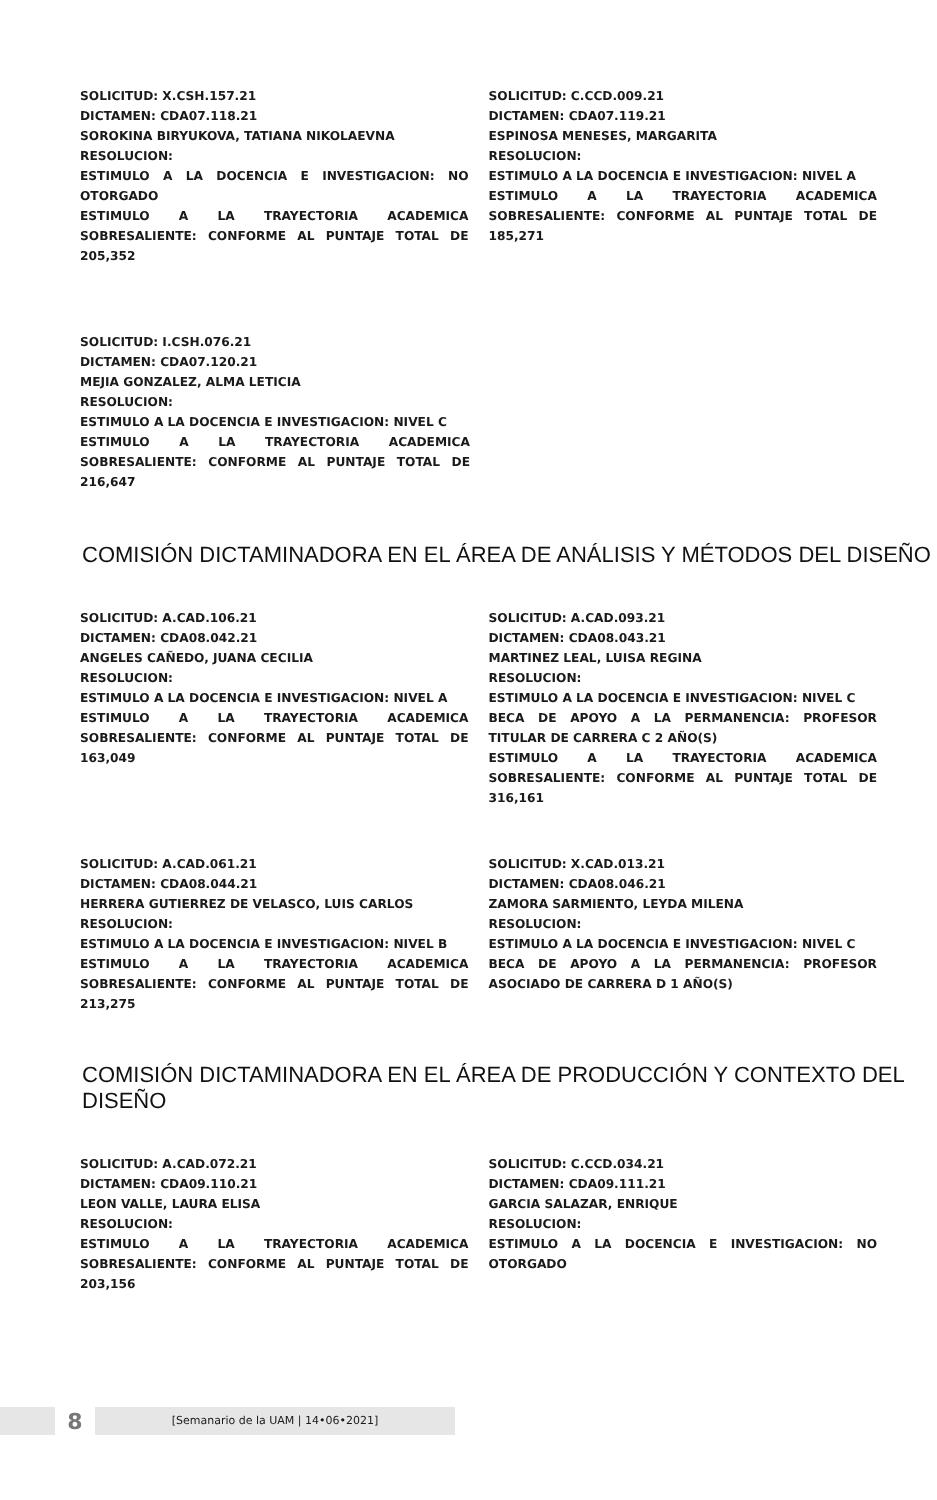SOLICITUD: X.CSH.157.21
DICTAMEN: CDA07.118.21
SOROKINA BIRYUKOVA, TATIANA NIKOLAEVNA
RESOLUCION:
ESTIMULO A LA DOCENCIA E INVESTIGACION: NO OTORGADO
ESTIMULO A LA TRAYECTORIA ACADEMICA SOBRESALIENTE: CONFORME AL PUNTAJE TOTAL DE 205,352
SOLICITUD: C.CCD.009.21
DICTAMEN: CDA07.119.21
ESPINOSA MENESES, MARGARITA
RESOLUCION:
ESTIMULO A LA DOCENCIA E INVESTIGACION: NIVEL A
ESTIMULO A LA TRAYECTORIA ACADEMICA SOBRESALIENTE: CONFORME AL PUNTAJE TOTAL DE 185,271
SOLICITUD: I.CSH.076.21
DICTAMEN: CDA07.120.21
MEJIA GONZALEZ, ALMA LETICIA
RESOLUCION:
ESTIMULO A LA DOCENCIA E INVESTIGACION: NIVEL C
ESTIMULO A LA TRAYECTORIA ACADEMICA SOBRESALIENTE: CONFORME AL PUNTAJE TOTAL DE 216,647
COMISIÓN DICTAMINADORA EN EL ÁREA DE ANÁLISIS Y MÉTODOS DEL DISEÑO
SOLICITUD: A.CAD.106.21
DICTAMEN: CDA08.042.21
ANGELES CAÑEDO, JUANA CECILIA
RESOLUCION:
ESTIMULO A LA DOCENCIA E INVESTIGACION: NIVEL A
ESTIMULO A LA TRAYECTORIA ACADEMICA SOBRESALIENTE: CONFORME AL PUNTAJE TOTAL DE 163,049
SOLICITUD: A.CAD.093.21
DICTAMEN: CDA08.043.21
MARTINEZ LEAL, LUISA REGINA
RESOLUCION:
ESTIMULO A LA DOCENCIA E INVESTIGACION: NIVEL C
BECA DE APOYO A LA PERMANENCIA: PROFESOR TITULAR DE CARRERA C 2 AÑO(S)
ESTIMULO A LA TRAYECTORIA ACADEMICA SOBRESALIENTE: CONFORME AL PUNTAJE TOTAL DE 316,161
SOLICITUD: A.CAD.061.21
DICTAMEN: CDA08.044.21
HERRERA GUTIERREZ DE VELASCO, LUIS CARLOS
RESOLUCION:
ESTIMULO A LA DOCENCIA E INVESTIGACION: NIVEL B
ESTIMULO A LA TRAYECTORIA ACADEMICA SOBRESALIENTE: CONFORME AL PUNTAJE TOTAL DE 213,275
SOLICITUD: X.CAD.013.21
DICTAMEN: CDA08.046.21
ZAMORA SARMIENTO, LEYDA MILENA
RESOLUCION:
ESTIMULO A LA DOCENCIA E INVESTIGACION: NIVEL C
BECA DE APOYO A LA PERMANENCIA: PROFESOR ASOCIADO DE CARRERA D 1 AÑO(S)
COMISIÓN DICTAMINADORA EN EL ÁREA DE PRODUCCIÓN Y CONTEXTO DEL DISEÑO
SOLICITUD: A.CAD.072.21
DICTAMEN: CDA09.110.21
LEON VALLE, LAURA ELISA
RESOLUCION:
ESTIMULO A LA TRAYECTORIA ACADEMICA SOBRESALIENTE: CONFORME AL PUNTAJE TOTAL DE 203,156
SOLICITUD: C.CCD.034.21
DICTAMEN: CDA09.111.21
GARCIA SALAZAR, ENRIQUE
RESOLUCION:
ESTIMULO A LA DOCENCIA E INVESTIGACION: NO OTORGADO
8
[Semanario de la UAM | 14•06•2021]